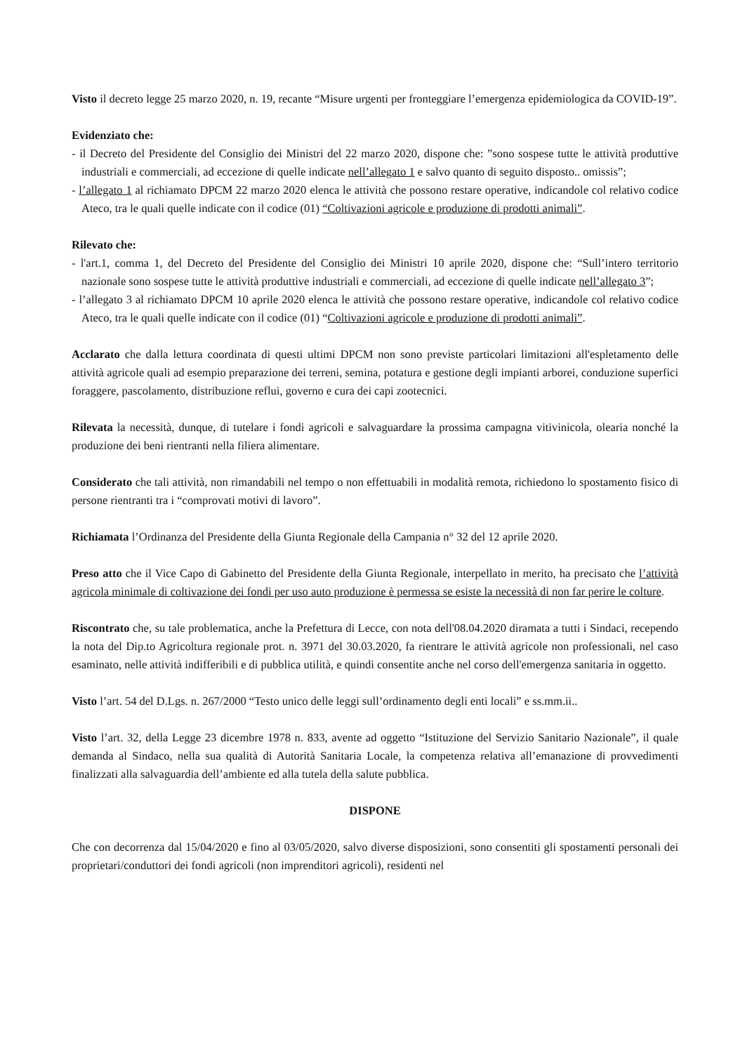Visto il decreto legge 25 marzo 2020, n. 19, recante “Misure urgenti per fronteggiare l’emergenza epidemiologica da COVID-19”.
Evidenziato che:
- il Decreto del Presidente del Consiglio dei Ministri del 22 marzo 2020, dispone che: ”sono sospese tutte le attività produttive industriali e commerciali, ad eccezione di quelle indicate nell’allegato 1 e salvo quanto di seguito disposto.. omissis”;
- l’allegato 1 al richiamato DPCM 22 marzo 2020 elenca le attività che possono restare operative, indicandole col relativo codice Ateco, tra le quali quelle indicate con il codice (01) “Coltivazioni agricole e produzione di prodotti animali”.
Rilevato che:
- l'art.1, comma 1, del Decreto del Presidente del Consiglio dei Ministri 10 aprile 2020, dispone che: “Sull’intero territorio nazionale sono sospese tutte le attività produttive industriali e commerciali, ad eccezione di quelle indicate nell’allegato 3”;
- l’allegato 3 al richiamato DPCM 10 aprile 2020 elenca le attività che possono restare operative, indicandole col relativo codice Ateco, tra le quali quelle indicate con il codice (01) “Coltivazioni agricole e produzione di prodotti animali”.
Acclarato che dalla lettura coordinata di questi ultimi DPCM non sono previste particolari limitazioni all'espletamento delle attività agricole quali ad esempio preparazione dei terreni, semina, potatura e gestione degli impianti arborei, conduzione superfici foraggere, pascolamento, distribuzione reflui, governo e cura dei capi zootecnici.
Rilevata la necessità, dunque, di tutelare i fondi agricoli e salvaguardare la prossima campagna vitivinicola, olearia nonché la produzione dei beni rientranti nella filiera alimentare.
Considerato che tali attività, non rimandabili nel tempo o non effettuabili in modalità remota, richiedono lo spostamento fisico di persone rientranti tra i “comprovati motivi di lavoro”.
Richiamata l’Ordinanza del Presidente della Giunta Regionale della Campania n° 32 del 12 aprile 2020.
Preso atto che il Vice Capo di Gabinetto del Presidente della Giunta Regionale, interpellato in merito, ha precisato che l’attività agricola minimale di coltivazione dei fondi per uso auto produzione è permessa se esiste la necessità di non far perire le colture.
Riscontrato che, su tale problematica, anche la Prefettura di Lecce, con nota dell'08.04.2020 diramata a tutti i Sindaci, recependo la nota del Dip.to Agricoltura regionale prot. n. 3971 del 30.03.2020, fa rientrare le attività agricole non professionali, nel caso esaminato, nelle attività indifferibili e di pubblica utilità, e quindi consentite anche nel corso dell'emergenza sanitaria in oggetto.
Visto l’art. 54 del D.Lgs. n. 267/2000 “Testo unico delle leggi sull’ordinamento degli enti locali” e ss.mm.ii..
Visto l’art. 32, della Legge 23 dicembre 1978 n. 833, avente ad oggetto “Istituzione del Servizio Sanitario Nazionale”, il quale demanda al Sindaco, nella sua qualità di Autorità Sanitaria Locale, la competenza relativa all’emanazione di provvedimenti finalizzati alla salvaguardia dell’ambiente ed alla tutela della salute pubblica.
DISPONE
Che con decorrenza dal 15/04/2020 e fino al 03/05/2020, salvo diverse disposizioni, sono consentiti gli spostamenti personali dei proprietari/conduttori dei fondi agricoli (non imprenditori agricoli), residenti nel